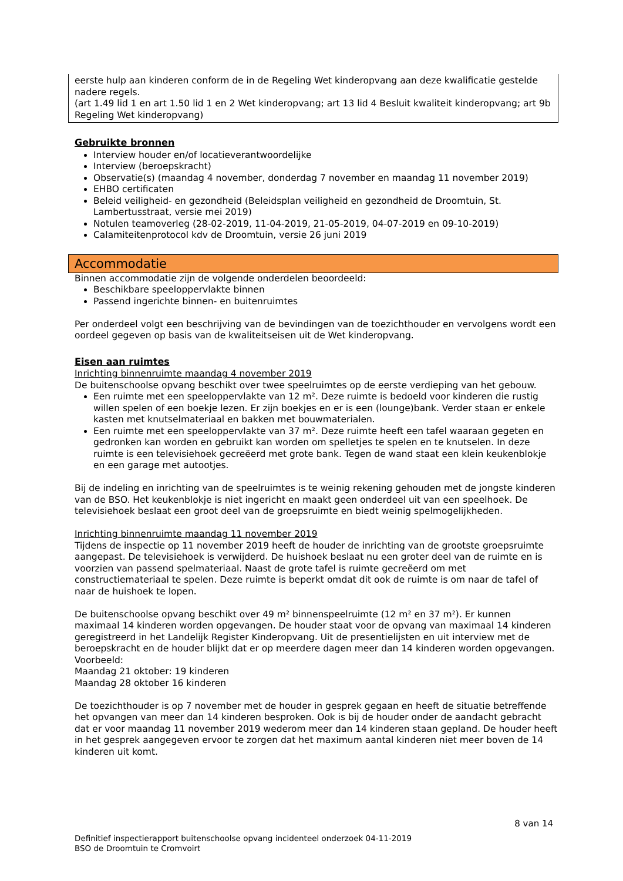eerste hulp aan kinderen conform de in de Regeling Wet kinderopvang aan deze kwalificatie gestelde nadere regels.
(art 1.49 lid 1 en art 1.50 lid 1 en 2 Wet kinderopvang; art 13 lid 4 Besluit kwaliteit kinderopvang; art 9b Regeling Wet kinderopvang)
Gebruikte bronnen
Interview houder en/of locatieverantwoordelijke
Interview (beroepskracht)
Observatie(s) (maandag 4 november, donderdag 7 november en maandag 11 november 2019)
EHBO certificaten
Beleid veiligheid- en gezondheid (Beleidsplan veiligheid en gezondheid de Droomtuin, St. Lambertusstraat, versie mei 2019)
Notulen teamoverleg (28-02-2019, 11-04-2019, 21-05-2019, 04-07-2019 en 09-10-2019)
Calamiteitenprotocol kdv de Droomtuin, versie 26 juni 2019
Accommodatie
Binnen accommodatie zijn de volgende onderdelen beoordeeld:
Beschikbare speeloppervlakte binnen
Passend ingerichte binnen- en buitenruimtes
Per onderdeel volgt een beschrijving van de bevindingen van de toezichthouder en vervolgens wordt een oordeel gegeven op basis van de kwaliteitseisen uit de Wet kinderopvang.
Eisen aan ruimtes
Inrichting binnenruimte maandag 4 november 2019
De buitenschoolse opvang beschikt over twee speelruimtes op de eerste verdieping van het gebouw.
Een ruimte met een speeloppervlakte van 12 m². Deze ruimte is bedoeld voor kinderen die rustig willen spelen of een boekje lezen. Er zijn boekjes en er is een (lounge)bank. Verder staan er enkele kasten met knutselmateriaal en bakken met bouwmaterialen.
Een ruimte met een speeloppervlakte van 37 m². Deze ruimte heeft een tafel waaraan gegeten en gedronken kan worden en gebruikt kan worden om spelletjes te spelen en te knutselen. In deze ruimte is een televisiehoek gecreëerd met grote bank. Tegen de wand staat een klein keukenblokje en een garage met autootjes.
Bij de indeling en inrichting van de speelruimtes is te weinig rekening gehouden met de jongste kinderen van de BSO. Het keukenblokje is niet ingericht en maakt geen onderdeel uit van een speelhoek. De televisiehoek beslaat een groot deel van de groepsruimte en biedt weinig spelmogelijkheden.
Inrichting binnenruimte maandag 11 november 2019
Tijdens de inspectie op 11 november 2019 heeft de houder de inrichting van de grootste groepsruimte aangepast. De televisiehoek is verwijderd. De huishoek beslaat nu een groter deel van de ruimte en is voorzien van passend spelmateriaal. Naast de grote tafel is ruimte gecreëerd om met constructiemateriaal te spelen. Deze ruimte is beperkt omdat dit ook de ruimte is om naar de tafel of naar de huishoek te lopen.
De buitenschoolse opvang beschikt over 49 m² binnenspeelruimte (12 m² en 37 m²). Er kunnen maximaal 14 kinderen worden opgevangen. De houder staat voor de opvang van maximaal 14 kinderen geregistreerd in het Landelijk Register Kinderopvang. Uit de presentielijsten en uit interview met de beroepskracht en de houder blijkt dat er op meerdere dagen meer dan 14 kinderen worden opgevangen.
Voorbeeld:
Maandag 21 oktober: 19 kinderen
Maandag 28 oktober 16 kinderen
De toezichthouder is op 7 november met de houder in gesprek gegaan en heeft de situatie betreffende het opvangen van meer dan 14 kinderen besproken. Ook is bij de houder onder de aandacht gebracht dat er voor maandag 11 november 2019 wederom meer dan 14 kinderen staan gepland. De houder heeft in het gesprek aangegeven ervoor te zorgen dat het maximum aantal kinderen niet meer boven de 14 kinderen uit komt.
8 van 14
Definitief inspectierapport buitenschoolse opvang incidenteel onderzoek 04-11-2019
BSO de Droomtuin te Cromvoirt